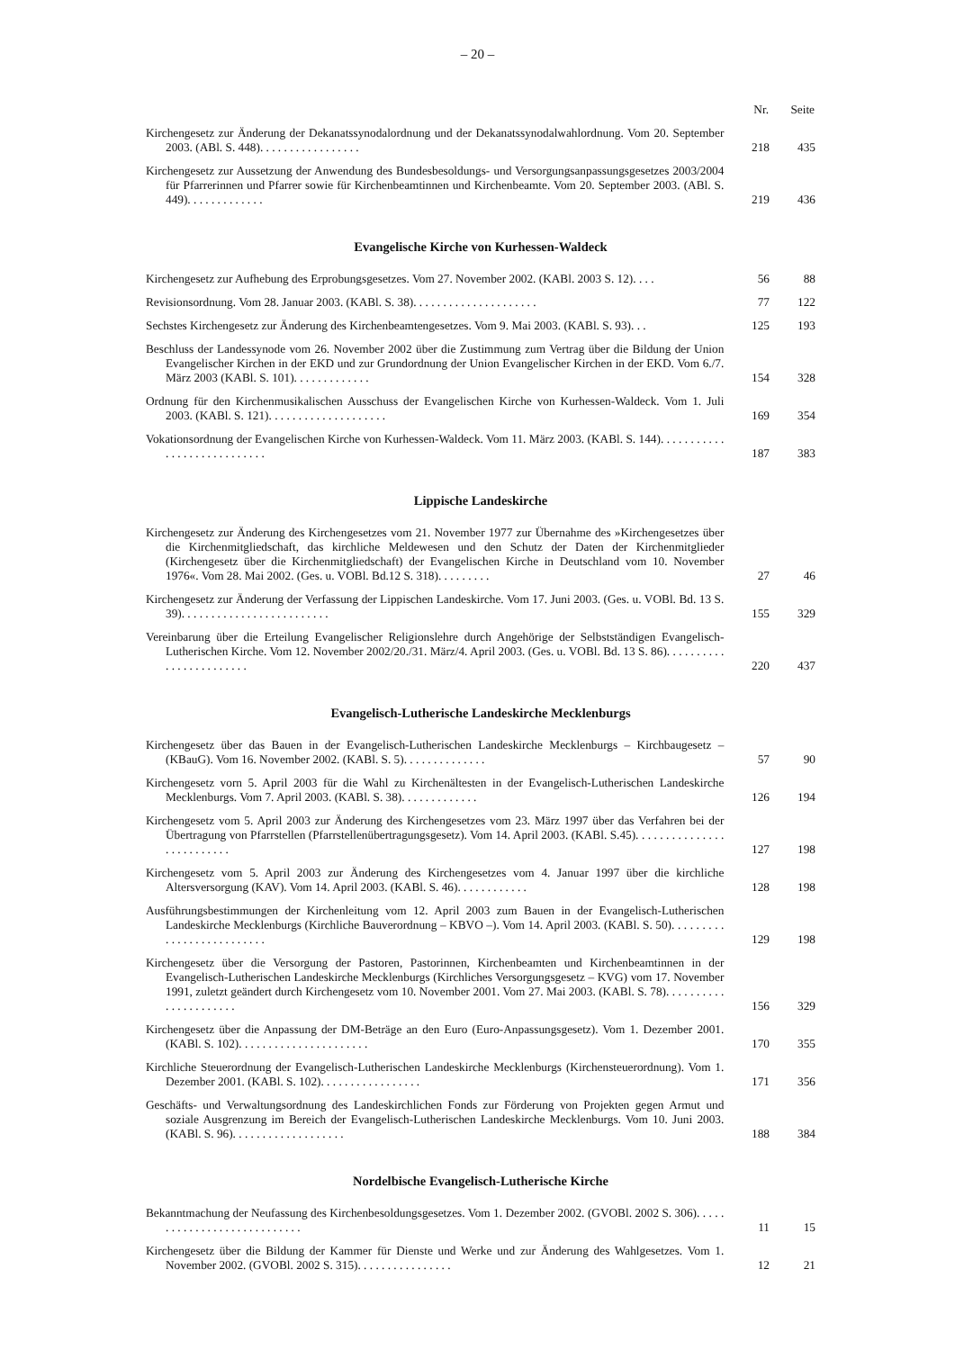– 20 –
| | Nr. | Seite |
| --- | --- | --- |
| Kirchengesetz zur Änderung der Dekanatssynodalordnung und der Dekanatssynodalwahlordnung. Vom 20. September 2003. (ABl. S. 448). . . . . . . . . . . . . . . . . | 218 | 435 |
| Kirchengesetz zur Aussetzung der Anwendung des Bundesbesoldungs- und Versorgungsanpassungsgesetzes 2003/2004 für Pfarrerinnen und Pfarrer sowie für Kirchenbeamtinnen und Kirchenbeamte. Vom 20. September 2003. (ABl. S. 449). . . . . . . . . . . . . | 219 | 436 |
| Evangelische Kirche von Kurhessen-Waldeck | | |
| Kirchengesetz zur Aufhebung des Erprobungsgesetzes. Vom 27. November 2002. (KABl. 2003 S. 12). . . . | 56 | 88 |
| Revisionsordnung. Vom 28. Januar 2003. (KABl. S. 38). . . . . . . . . . . . . . . . . . . . . | 77 | 122 |
| Sechstes Kirchengesetz zur Änderung des Kirchenbeamtengesetzes. Vom 9. Mai 2003. (KABl. S. 93). . . | 125 | 193 |
| Beschluss der Landessynode vom 26. November 2002 über die Zustimmung zum Vertrag über die Bildung der Union Evangelischer Kirchen in der EKD und zur Grundordnung der Union Evangelischer Kirchen in der EKD. Vom 6./7. März 2003 (KABl. S. 101). . . . . . . . . . . . . | 154 | 328 |
| Ordnung für den Kirchenmusikalischen Ausschuss der Evangelischen Kirche von Kurhessen-Waldeck. Vom 1. Juli 2003. (KABl. S. 121). . . . . . . . . . . . . . . . . . . . | 169 | 354 |
| Vokationsordnung der Evangelischen Kirche von Kurhessen-Waldeck. Vom 11. März 2003. (KABl. S. 144). . . . . . . . . . . . . . . . . . . . . . . . . . . . | 187 | 383 |
| Lippische Landeskirche | | |
| Kirchengesetz zur Änderung des Kirchengesetzes vom 21. November 1977 zur Übernahme des »Kirchengesetzes über die Kirchenmitgliedschaft, das kirchliche Meldewesen und den Schutz der Daten der Kirchenmitglieder (Kirchengesetz über die Kirchenmitgliedschaft) der Evangelischen Kirche in Deutschland vom 10. November 1976«. Vom 28. Mai 2002. (Ges. u. VOBl. Bd.12 S. 318). . . . . . . . . | 27 | 46 |
| Kirchengesetz zur Änderung der Verfassung der Lippischen Landeskirche. Vom 17. Juni 2003. (Ges. u. VOBl. Bd. 13 S. 39). . . . . . . . . . . . . . . . . . . . . . . . . | 155 | 329 |
| Vereinbarung über die Erteilung Evangelischer Religionslehre durch Angehörige der Selbstständigen Evangelisch-Lutherischen Kirche. Vom 12. November 2002/20./31. März/4. April 2003. (Ges. u. VOBl. Bd. 13 S. 86). . . . . . . . . . . . . . . . . . . . . . . . | 220 | 437 |
| Evangelisch-Lutherische Landeskirche Mecklenburgs | | |
| Kirchengesetz über das Bauen in der Evangelisch-Lutherischen Landeskirche Mecklenburgs – Kirchbaugesetz – (KBauG). Vom 16. November 2002. (KABl. S. 5). . . . . . . . . . . . . . | 57 | 90 |
| Kirchengesetz vorn 5. April 2003 für die Wahl zu Kirchenältesten in der Evangelisch-Lutherischen Landeskirche Mecklenburgs. Vom 7. April 2003. (KABl. S. 38). . . . . . . . . . . . . | 126 | 194 |
| Kirchengesetz vom 5. April 2003 zur Änderung des Kirchengesetzes vom 23. März 1997 über das Verfahren bei der Übertragung von Pfarrstellen (Pfarrstellenübertragungsgesetz). Vom 14. April 2003. (KABl. S.45). . . . . . . . . . . . . . . . . . . . . . . . . . | 127 | 198 |
| Kirchengesetz vom 5. April 2003 zur Änderung des Kirchengesetzes vom 4. Januar 1997 über die kirchliche Altersversorgung (KAV). Vom 14. April 2003. (KABl. S. 46). . . . . . . . . . . . | 128 | 198 |
| Ausführungsbestimmungen der Kirchenleitung vom 12. April 2003 zum Bauen in der Evangelisch-Lutherischen Landeskirche Mecklenburgs (Kirchliche Bauverordnung – KBVO –). Vom 14. April 2003. (KABl. S. 50). . . . . . . . . . . . . . . . . . . . . . . . . . | 129 | 198 |
| Kirchengesetz über die Versorgung der Pastoren, Pastorinnen, Kirchenbeamten und Kirchenbeamtinnen in der Evangelisch-Lutherischen Landeskirche Mecklenburgs (Kirchliches Versorgungsgesetz – KVG) vom 17. November 1991, zuletzt geändert durch Kirchengesetz vom 10. November 2001. Vom 27. Mai 2003. (KABl. S. 78). . . . . . . . . . . . . . . . . . . . . . | 156 | 329 |
| Kirchengesetz über die Anpassung der DM-Beträge an den Euro (Euro-Anpassungsgesetz). Vom 1. Dezember 2001. (KABl. S. 102). . . . . . . . . . . . . . . . . . . . . . | 170 | 355 |
| Kirchliche Steuerordnung der Evangelisch-Lutherischen Landeskirche Mecklenburgs (Kirchensteuerordnung). Vom 1. Dezember 2001. (KABl. S. 102). . . . . . . . . . . . . . . . . | 171 | 356 |
| Geschäfts- und Verwaltungsordnung des Landeskirchlichen Fonds zur Förderung von Projekten gegen Armut und soziale Ausgrenzung im Bereich der Evangelisch-Lutherischen Landeskirche Mecklenburgs. Vom 10. Juni 2003. (KABl. S. 96). . . . . . . . . . . . . . . . . . . | 188 | 384 |
| Nordelbische Evangelisch-Lutherische Kirche | | |
| Bekanntmachung der Neufassung des Kirchenbesoldungsgesetzes. Vom 1. Dezember 2002. (GVOBl. 2002 S. 306). . . . . . . . . . . . . . . . . . . . . . . . . . . . | 11 | 15 |
| Kirchengesetz über die Bildung der Kammer für Dienste und Werke und zur Änderung des Wahlgesetzes. Vom 1. November 2002. (GVOBl. 2002 S. 315). . . . . . . . . . . . . . . . | 12 | 21 |